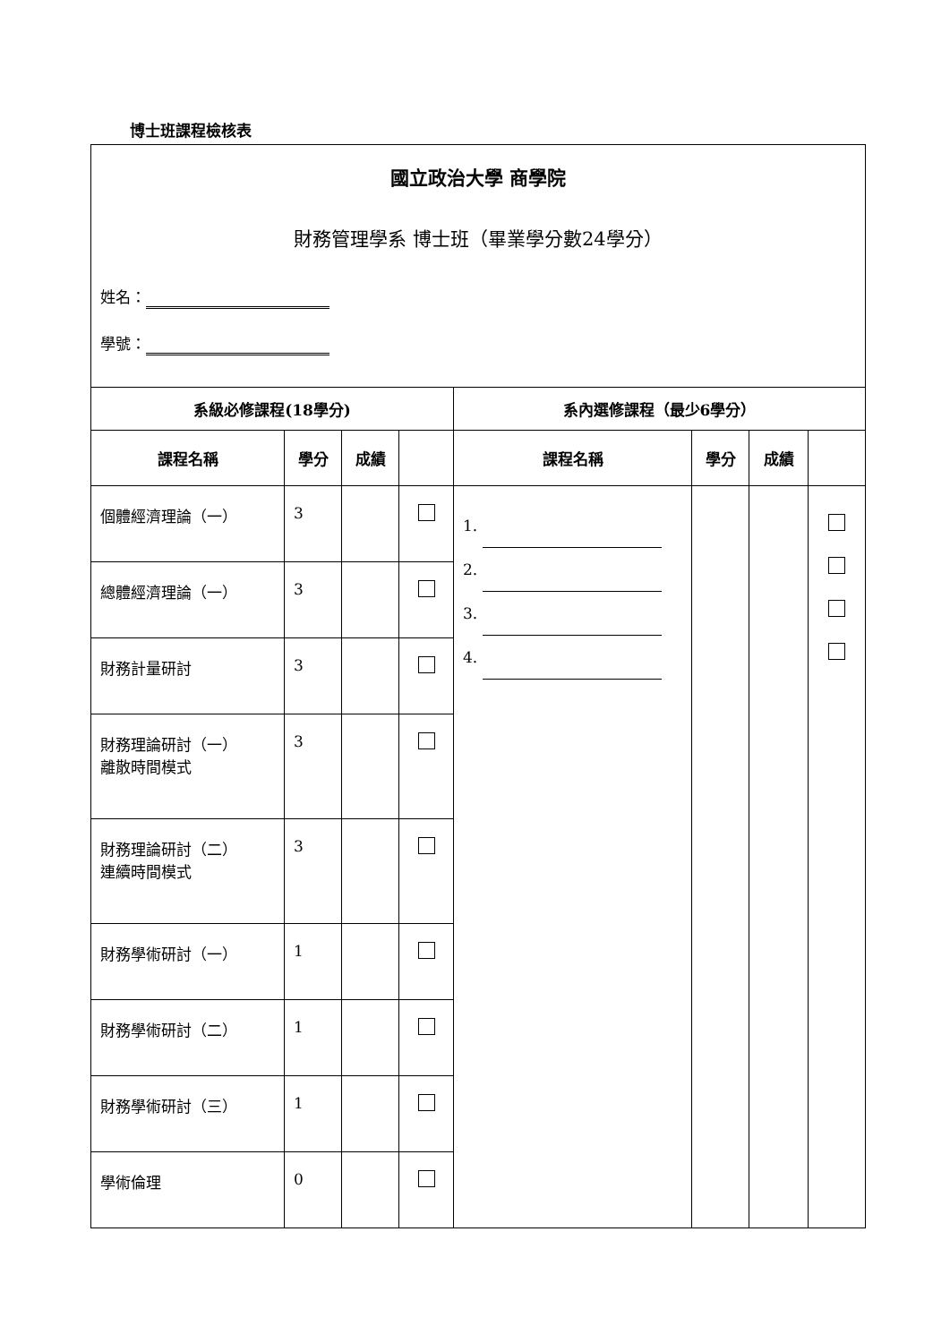博士班課程檢核表
| 國立政治大學 商學院 財務管理學系 博士班（畢業學分數24學分） 姓名： 學號： | | | | | | | |
| 系級必修課程(18學分) | | | | 系內選修課程（最少6學分） | | | |
| 課程名稱 | 學分 | 成績 | | 課程名稱 | 學分 | 成績 | |
| 個體經濟理論（一） | 3 | | | 1. 2. 3. 4. | | | |
| 總體經濟理論（一） | 3 | | | | | | |
| 財務計量研討 | 3 | | | | | | |
| 財務理論研討（一） 離散時間模式 | 3 | | | | | | |
| 財務理論研討（二） 連續時間模式 | 3 | | | | | | |
| 財務學術研討（一） | 1 | | | | | | |
| 財務學術研討（二） | 1 | | | | | | |
| 財務學術研討（三） | 1 | | | | | | |
| 學術倫理 | 0 | | | | | | |